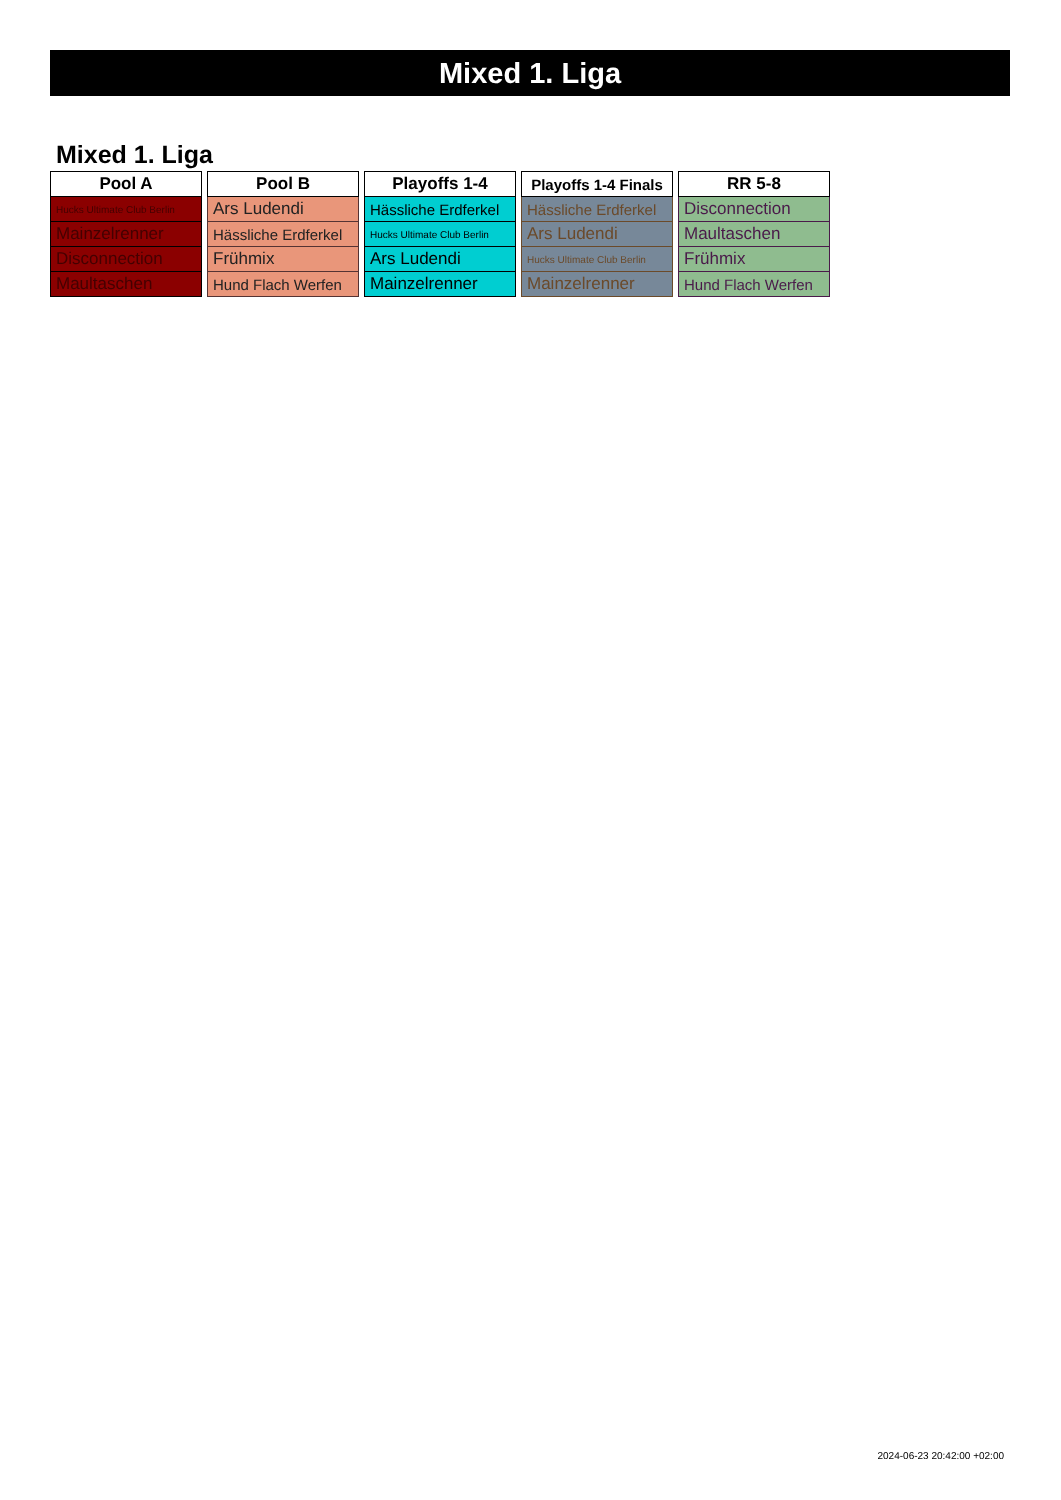Mixed 1. Liga
Mixed 1. Liga
| Pool A |
| --- |
| Hucks Ultimate Club Berlin |
| Mainzelrenner |
| Disconnection |
| Maultaschen |
| Pool B |
| --- |
| Ars Ludendi |
| Hässliche Erdferkel |
| Frühmix |
| Hund Flach Werfen |
| Playoffs 1-4 |
| --- |
| Hässliche Erdferkel |
| Hucks Ultimate Club Berlin |
| Ars Ludendi |
| Mainzelrenner |
| Playoffs 1-4 Finals |
| --- |
| Hässliche Erdferkel |
| Ars Ludendi |
| Hucks Ultimate Club Berlin |
| Mainzelrenner |
| RR 5-8 |
| --- |
| Disconnection |
| Maultaschen |
| Frühmix |
| Hund Flach Werfen |
2024-06-23 20:42:00 +02:00